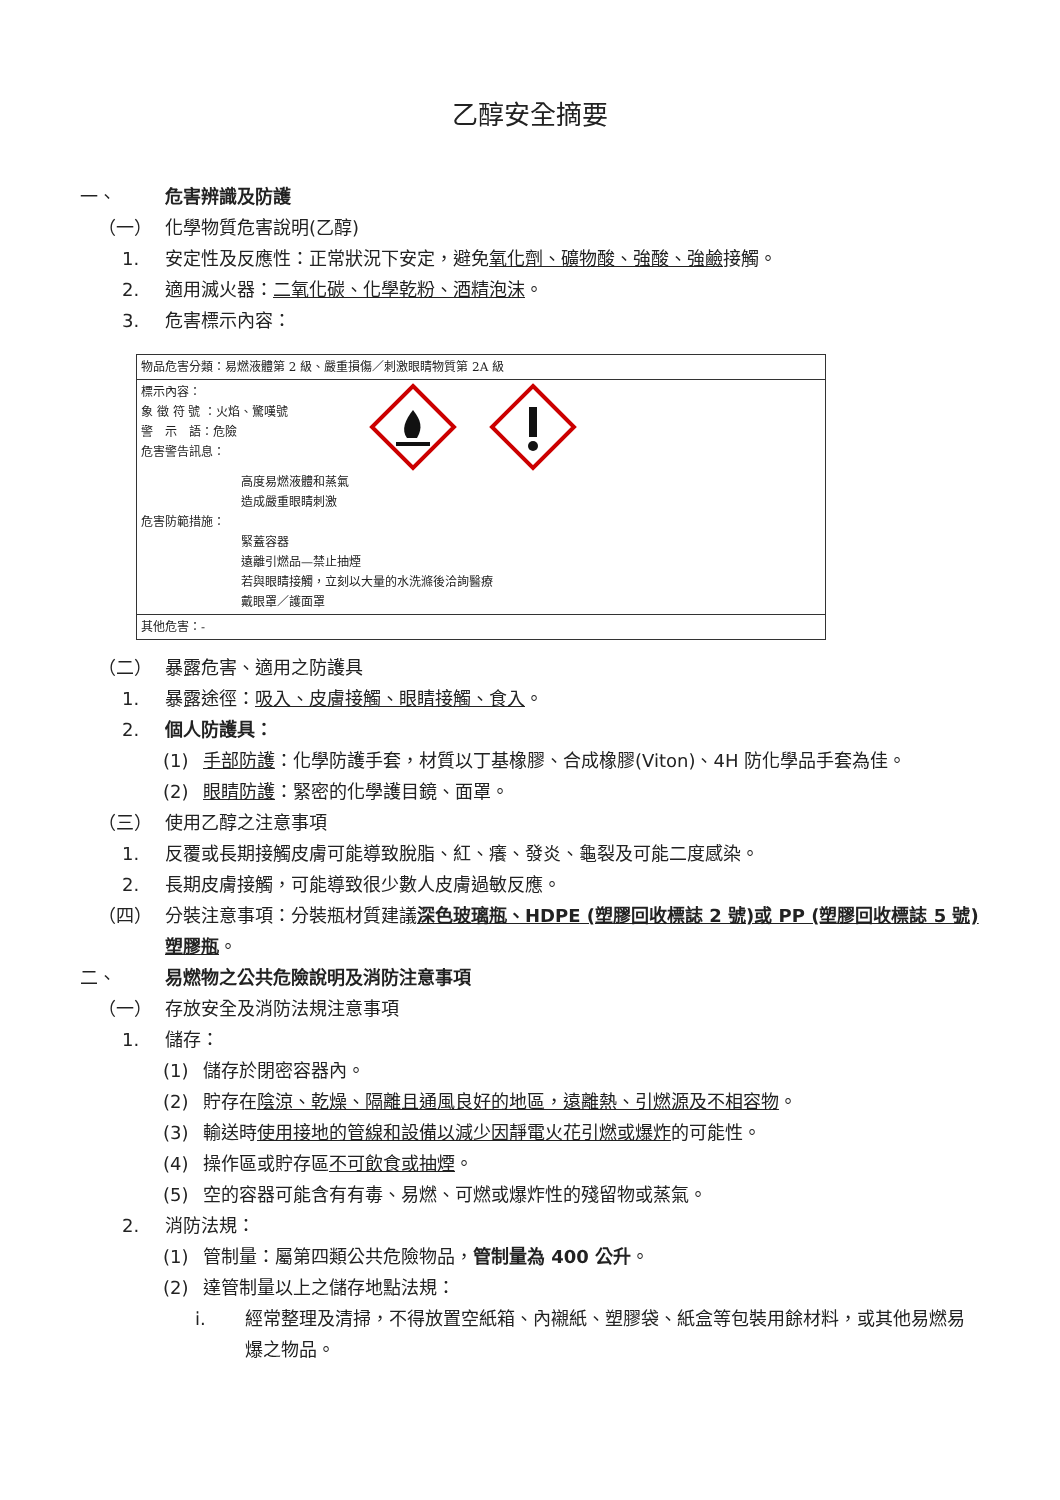乙醇安全摘要
一、 危害辨識及防護
（一） 化學物質危害說明(乙醇)
1. 安定性及反應性：正常狀況下安定，避免氧化劑、礦物酸、強酸、強鹼接觸。
2. 適用滅火器：二氧化碳、化學乾粉、酒精泡沫。
3. 危害標示內容：
| 物品危害分類：易燃液體第 2 級、嚴重損傷／刺激眼睛物質第 2A 級 |
| 標示內容： 象 徵 符 號 ：火焰、驚嘆號 警 示 語：危險 危害警告訊息： 高度易燃液體和蒸氣 造成嚴重眼睛刺激 危害防範措施： 緊蓋容器 遠離引燃品—禁止抽煙 若與眼睛接觸，立刻以大量的水洗滌後洽詢醫療 戴眼罩／護面罩 |
| 其他危害：- |
（二） 暴露危害、適用之防護具
1. 暴露途徑：吸入、皮膚接觸、眼睛接觸、食入。
2. 個人防護具：
(1) 手部防護：化學防護手套，材質以丁基橡膠、合成橡膠(Viton)、4H 防化學品手套為佳。
(2) 眼睛防護：緊密的化學護目鏡、面罩。
（三） 使用乙醇之注意事項
1. 反覆或長期接觸皮膚可能導致脫脂、紅、癢、發炎、龜裂及可能二度感染。
2. 長期皮膚接觸，可能導致很少數人皮膚過敏反應。
（四） 分裝注意事項：分裝瓶材質建議深色玻璃瓶、HDPE (塑膠回收標誌 2 號)或 PP (塑膠回收標誌 5 號)塑膠瓶。
二、 易燃物之公共危險說明及消防注意事項
（一） 存放安全及消防法規注意事項
1. 儲存：
(1) 儲存於閉密容器內。
(2) 貯存在陰涼、乾燥、隔離且通風良好的地區，遠離熱、引燃源及不相容物。
(3) 輸送時使用接地的管線和設備以減少因靜電火花引燃或爆炸的可能性。
(4) 操作區或貯存區不可飲食或抽煙。
(5) 空的容器可能含有有毒、易燃、可燃或爆炸性的殘留物或蒸氣。
2. 消防法規：
(1) 管制量：屬第四類公共危險物品，管制量為 400 公升。
(2) 達管制量以上之儲存地點法規：
i. 經常整理及清掃，不得放置空紙箱、內襯紙、塑膠袋、紙盒等包裝用餘材料，或其他易燃易爆之物品。